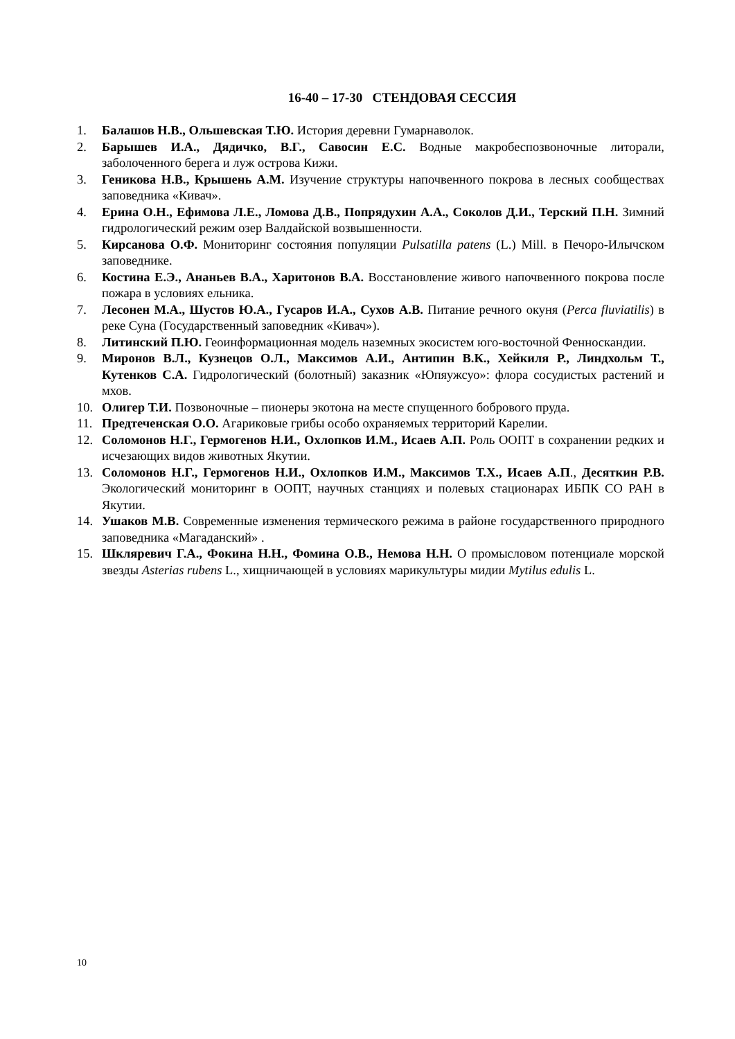16-40 – 17-30 СТЕНДОВАЯ СЕССИЯ
1. Балашов Н.В., Ольшевская Т.Ю. История деревни Гумарнаволок.
2. Барышев И.А., Дядичко, В.Г., Савосин Е.С. Водные макробеспозвоночные литорали, заболоченного берега и луж острова Кижи.
3. Геникова Н.В., Крышень А.М. Изучение структуры напочвенного покрова в лесных сообществах заповедника «Кивач».
4. Ерина О.Н., Ефимова Л.Е., Ломова Д.В., Попрядухин А.А., Соколов Д.И., Терский П.Н. Зимний гидрологический режим озер Валдайской возвышенности.
5. Кирсанова О.Ф. Мониторинг состояния популяции Pulsatilla patens (L.) Mill. в Печоро-Илычском заповеднике.
6. Костина Е.Э., Ананьев В.А., Харитонов В.А. Восстановление живого напочвенного покрова после пожара в условиях ельника.
7. Лесонен М.А., Шустов Ю.А., Гусаров И.А., Сухов А.В. Питание речного окуня (Perca fluviatilis) в реке Суна (Государственный заповедник «Кивач»).
8. Литинский П.Ю. Геоинформационная модель наземных экосистем юго-восточной Фенноскандии.
9. Миронов В.Л., Кузнецов О.Л., Максимов А.И., Антипин В.К., Хейкиля Р., Линдхольм Т., Кутенков С.А. Гидрологический (болотный) заказник «Юпяужсуо»: флора сосудистых растений и мхов.
10. Олигер Т.И. Позвоночные – пионеры экотона на месте спущенного бобрового пруда.
11. Предтеченская О.О. Агариковые грибы особо охраняемых территорий Карелии.
12. Соломонов Н.Г., Гермогенов Н.И., Охлопков И.М., Исаев А.П. Роль ООПТ в сохранении редких и исчезающих видов животных Якутии.
13. Соломонов Н.Г., Гермогенов Н.И., Охлопков И.М., Максимов Т.Х., Исаев А.П., Десяткин Р.В. Экологический мониторинг в ООПТ, научных станциях и полевых стационарах ИБПК СО РАН в Якутии.
14. Ушаков М.В. Современные изменения термического режима в районе государственного природного заповедника «Магаданский» .
15. Шкляревич Г.А., Фокина Н.Н., Фомина О.В., Немова Н.Н. О промысловом потенциале морской звезды Asterias rubens L., хищничающей в условиях марикультуры мидии Mytilus edulis L.
10